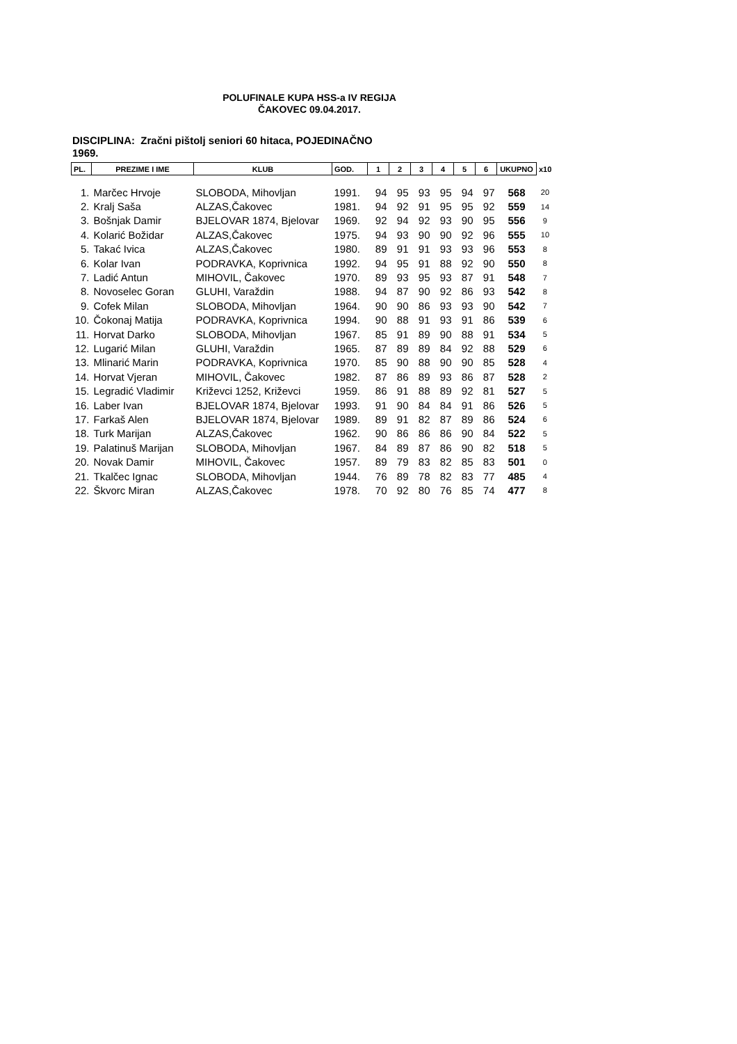POLUFINALE KUPA HSS-a IV REGIJA
ČAKOVEC 09.04.2017.
DISCIPLINA: Zračni pištolj seniori 60 hitaca, POJEDINAČNO
1969.
| PL. | PREZIME I IME | KLUB | GOD. | 1 | 2 | 3 | 4 | 5 | 6 | UKUPNO | x10 |
| --- | --- | --- | --- | --- | --- | --- | --- | --- | --- | --- | --- |
| 1. | Marčec Hrvoje | SLOBODA, Mihovljan | 1991. | 94 | 95 | 93 | 95 | 94 | 97 | 568 | 20 |
| 2. | Kralj Saša | ALZAS,Čakovec | 1981. | 94 | 92 | 91 | 95 | 95 | 92 | 559 | 14 |
| 3. | Bošnjak Damir | BJELOVAR 1874, Bjelovar | 1969. | 92 | 94 | 92 | 93 | 90 | 95 | 556 | 9 |
| 4. | Kolarić Božidar | ALZAS,Čakovec | 1975. | 94 | 93 | 90 | 90 | 92 | 96 | 555 | 10 |
| 5. | Takać Ivica | ALZAS,Čakovec | 1980. | 89 | 91 | 91 | 93 | 93 | 96 | 553 | 8 |
| 6. | Kolar Ivan | PODRAVKA, Koprivnica | 1992. | 94 | 95 | 91 | 88 | 92 | 90 | 550 | 8 |
| 7. | Ladić Antun | MIHOVIL, Čakovec | 1970. | 89 | 93 | 95 | 93 | 87 | 91 | 548 | 7 |
| 8. | Novoselec Goran | GLUHI, Varaždin | 1988. | 94 | 87 | 90 | 92 | 86 | 93 | 542 | 8 |
| 9. | Cofek Milan | SLOBODA, Mihovljan | 1964. | 90 | 90 | 86 | 93 | 93 | 90 | 542 | 7 |
| 10. | Čokonaj Matija | PODRAVKA, Koprivnica | 1994. | 90 | 88 | 91 | 93 | 91 | 86 | 539 | 6 |
| 11. | Horvat Darko | SLOBODA, Mihovljan | 1967. | 85 | 91 | 89 | 90 | 88 | 91 | 534 | 5 |
| 12. | Lugarić Milan | GLUHI, Varaždin | 1965. | 87 | 89 | 89 | 84 | 92 | 88 | 529 | 6 |
| 13. | Mlinarić Marin | PODRAVKA, Koprivnica | 1970. | 85 | 90 | 88 | 90 | 90 | 85 | 528 | 4 |
| 14. | Horvat Vjeran | MIHOVIL, Čakovec | 1982. | 87 | 86 | 89 | 93 | 86 | 87 | 528 | 2 |
| 15. | Legradić Vladimir | Križevci 1252, Križevci | 1959. | 86 | 91 | 88 | 89 | 92 | 81 | 527 | 5 |
| 16. | Laber Ivan | BJELOVAR 1874, Bjelovar | 1993. | 91 | 90 | 84 | 84 | 91 | 86 | 526 | 5 |
| 17. | Farkaš Alen | BJELOVAR 1874, Bjelovar | 1989. | 89 | 91 | 82 | 87 | 89 | 86 | 524 | 6 |
| 18. | Turk Marijan | ALZAS,Čakovec | 1962. | 90 | 86 | 86 | 86 | 90 | 84 | 522 | 5 |
| 19. | Palatinuš Marijan | SLOBODA, Mihovljan | 1967. | 84 | 89 | 87 | 86 | 90 | 82 | 518 | 5 |
| 20. | Novak Damir | MIHOVIL, Čakovec | 1957. | 89 | 79 | 83 | 82 | 85 | 83 | 501 | 0 |
| 21. | Tkalčec Ignac | SLOBODA, Mihovljan | 1944. | 76 | 89 | 78 | 82 | 83 | 77 | 485 | 4 |
| 22. | Škvorc Miran | ALZAS,Čakovec | 1978. | 70 | 92 | 80 | 76 | 85 | 74 | 477 | 8 |